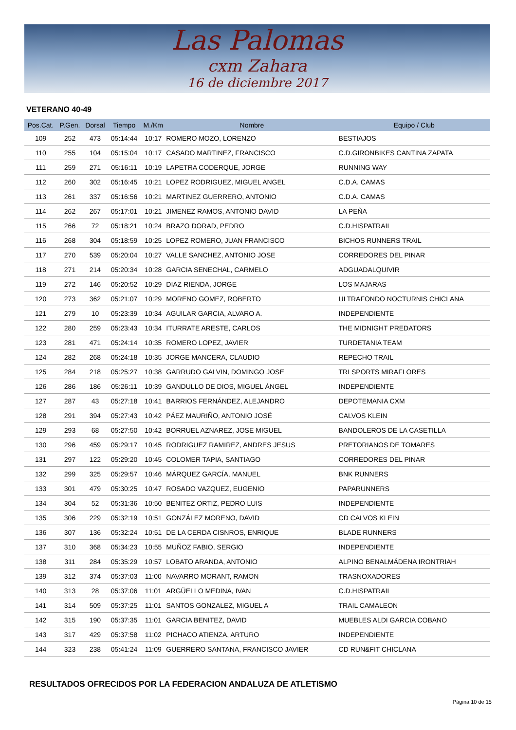Las Palomas
cxm Zahara
16 de diciembre 2017
VETERANO 40-49
| Pos.Cat. | P.Gen. | Dorsal | Tiempo | M./Km | Nombre | Equipo / Club |
| --- | --- | --- | --- | --- | --- | --- |
| 109 | 252 | 473 | 05:14:44 | 10:17 | ROMERO MOZO, LORENZO | BESTIAJOS |
| 110 | 255 | 104 | 05:15:04 | 10:17 | CASADO MARTINEZ, FRANCISCO | C.D.GIRONBIKES CANTINA ZAPATA |
| 111 | 259 | 271 | 05:16:11 | 10:19 | LAPETRA CODERQUE, JORGE | RUNNING WAY |
| 112 | 260 | 302 | 05:16:45 | 10:21 | LOPEZ RODRIGUEZ, MIGUEL ANGEL | C.D.A. CAMAS |
| 113 | 261 | 337 | 05:16:56 | 10:21 | MARTINEZ GUERRERO, ANTONIO | C.D.A. CAMAS |
| 114 | 262 | 267 | 05:17:01 | 10:21 | JIMENEZ RAMOS, ANTONIO DAVID | LA PEÑA |
| 115 | 266 | 72 | 05:18:21 | 10:24 | BRAZO DORAD, PEDRO | C.D.HISPATRAIL |
| 116 | 268 | 304 | 05:18:59 | 10:25 | LOPEZ ROMERO, JUAN FRANCISCO | BICHOS RUNNERS TRAIL |
| 117 | 270 | 539 | 05:20:04 | 10:27 | VALLE SANCHEZ, ANTONIO JOSE | CORREDORES DEL PINAR |
| 118 | 271 | 214 | 05:20:34 | 10:28 | GARCIA SENECHAL, CARMELO | ADGUADALQUIVIR |
| 119 | 272 | 146 | 05:20:52 | 10:29 | DIAZ RIENDA, JORGE | LOS MAJARAS |
| 120 | 273 | 362 | 05:21:07 | 10:29 | MORENO GOMEZ, ROBERTO | ULTRAFONDO NOCTURNIS CHICLANA |
| 121 | 279 | 10 | 05:23:39 | 10:34 | AGUILAR GARCIA, ALVARO A. | INDEPENDIENTE |
| 122 | 280 | 259 | 05:23:43 | 10:34 | ITURRATE ARESTE, CARLOS | THE MIDNIGHT PREDATORS |
| 123 | 281 | 471 | 05:24:14 | 10:35 | ROMERO LOPEZ, JAVIER | TURDETANIA TEAM |
| 124 | 282 | 268 | 05:24:18 | 10:35 | JORGE MANCERA, CLAUDIO | REPECHO TRAIL |
| 125 | 284 | 218 | 05:25:27 | 10:38 | GARRUDO GALVIN, DOMINGO JOSE | TRI SPORTS MIRAFLORES |
| 126 | 286 | 186 | 05:26:11 | 10:39 | GANDULLO DE DIOS, MIGUEL ÁNGEL | INDEPENDIENTE |
| 127 | 287 | 43 | 05:27:18 | 10:41 | BARRIOS FERNÁNDEZ, ALEJANDRO | DEPOTEMANIA CXM |
| 128 | 291 | 394 | 05:27:43 | 10:42 | PÁEZ MAURIÑO, ANTONIO JOSÉ | CALVOS KLEIN |
| 129 | 293 | 68 | 05:27:50 | 10:42 | BORRUEL AZNAREZ, JOSE MIGUEL | BANDOLEROS DE LA CASETILLA |
| 130 | 296 | 459 | 05:29:17 | 10:45 | RODRIGUEZ RAMIREZ, ANDRES JESUS | PRETORIANOS DE TOMARES |
| 131 | 297 | 122 | 05:29:20 | 10:45 | COLOMER TAPIA, SANTIAGO | CORREDORES DEL PINAR |
| 132 | 299 | 325 | 05:29:57 | 10:46 | MÁRQUEZ GARCÍA, MANUEL | BNK RUNNERS |
| 133 | 301 | 479 | 05:30:25 | 10:47 | ROSADO VAZQUEZ, EUGENIO | PAPARUNNERS |
| 134 | 304 | 52 | 05:31:36 | 10:50 | BENITEZ ORTIZ, PEDRO LUIS | INDEPENDIENTE |
| 135 | 306 | 229 | 05:32:19 | 10:51 | GONZÁLEZ MORENO, DAVID | CD CALVOS KLEIN |
| 136 | 307 | 136 | 05:32:24 | 10:51 | DE LA CERDA CISNROS, ENRIQUE | BLADE RUNNERS |
| 137 | 310 | 368 | 05:34:23 | 10:55 | MUÑOZ FABIO, SERGIO | INDEPENDIENTE |
| 138 | 311 | 284 | 05:35:29 | 10:57 | LOBATO ARANDA, ANTONIO | ALPINO BENALMÁDENA IRONTRIAH |
| 139 | 312 | 374 | 05:37:03 | 11:00 | NAVARRO MORANT, RAMON | TRASNOXADORES |
| 140 | 313 | 28 | 05:37:06 | 11:01 | ARGÜELLO MEDINA, IVAN | C.D.HISPATRAIL |
| 141 | 314 | 509 | 05:37:25 | 11:01 | SANTOS GONZALEZ, MIGUEL A | TRAIL CAMALEON |
| 142 | 315 | 190 | 05:37:35 | 11:01 | GARCIA BENITEZ, DAVID | MUEBLES ALDI GARCIA COBANO |
| 143 | 317 | 429 | 05:37:58 | 11:02 | PICHACO ATIENZA, ARTURO | INDEPENDIENTE |
| 144 | 323 | 238 | 05:41:24 | 11:09 | GUERRERO SANTANA, FRANCISCO JAVIER | CD RUN&FIT CHICLANA |
RESULTADOS OFRECIDOS POR LA FEDERACION ANDALUZA DE ATLETISMO
Página 10 de 15